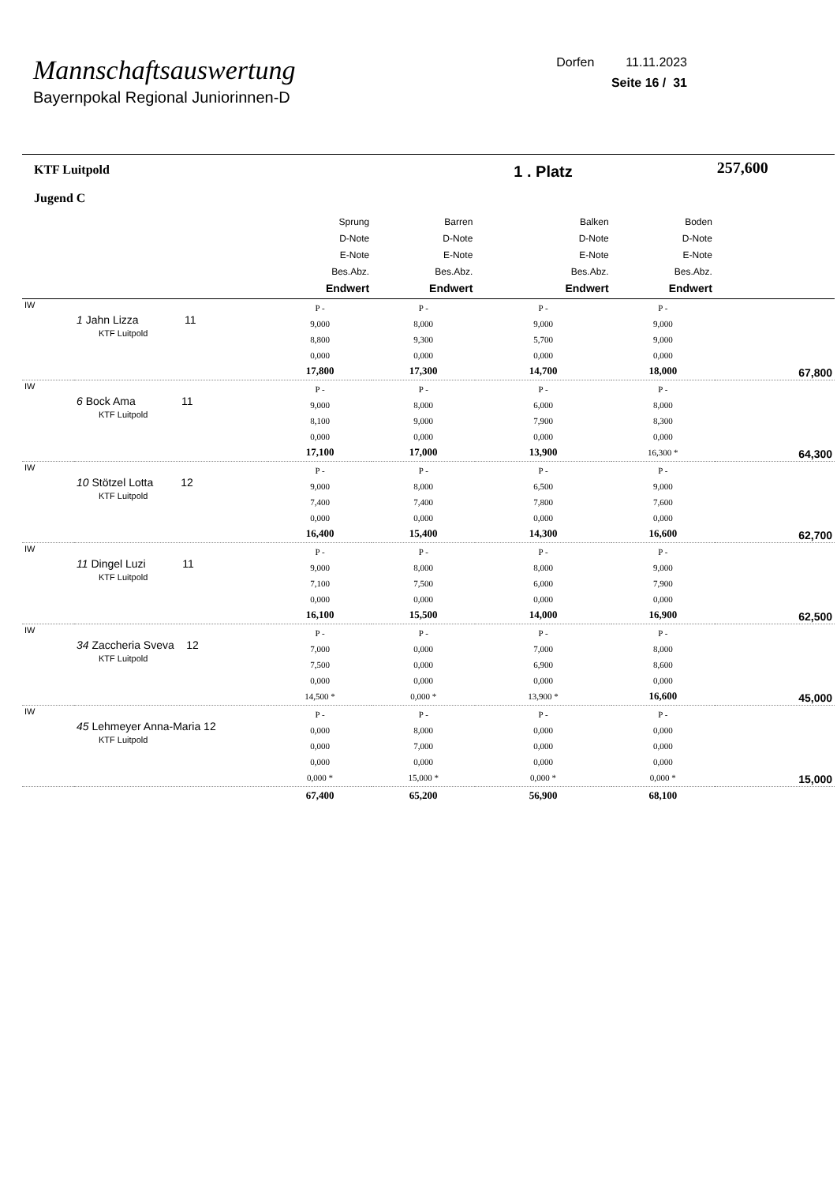Mannschaftsauswertung
Bayernpokal Regional Juniorinnen-D
Dorfen 11.11.2023
Seite 16 / 31
| KTF Luitpold Jugend C | | | | 1 . Platz | | 257,600 |
| | | Sprung D-Note E-Note Bes.Abz. Endwert | Barren D-Note E-Note Bes.Abz. Endwert | Balken D-Note E-Note Bes.Abz. Endwert | Boden D-Note E-Note Bes.Abz. Endwert | |
| IW | 1 Jahn Lizza 11 KTF Luitpold | P - 9,000 8,800 0,000 17,800 | P - 8,000 9,300 0,000 17,300 | P - 9,000 5,700 0,000 14,700 | P - 9,000 9,000 0,000 18,000 | 67,800 |
| IW | 6 Bock Ama 11 KTF Luitpold | P - 9,000 8,100 0,000 17,100 | P - 8,000 9,000 0,000 17,000 | P - 6,000 7,900 0,000 13,900 | P - 8,000 8,300 0,000 16,300 * | 64,300 |
| IW | 10 Stötzel Lotta 12 KTF Luitpold | P - 9,000 7,400 0,000 16,400 | P - 8,000 7,400 0,000 15,400 | P - 6,500 7,800 0,000 14,300 | P - 9,000 7,600 0,000 16,600 | 62,700 |
| IW | 11 Dingel Luzi 11 KTF Luitpold | P - 9,000 7,100 0,000 16,100 | P - 8,000 7,500 0,000 15,500 | P - 8,000 6,000 0,000 14,000 | P - 9,000 7,900 0,000 16,900 | 62,500 |
| IW | 34 Zaccheria Sveva 12 KTF Luitpold | P - 7,000 7,500 0,000 14,500 * | P - 0,000 0,000 0,000 0,000 * | P - 7,000 6,900 0,000 13,900 * | P - 8,000 8,600 0,000 16,600 | 45,000 |
| IW | 45 Lehmeyer Anna-Maria 12 KTF Luitpold | P - 0,000 0,000 0,000 0,000 * | P - 8,000 7,000 0,000 15,000 * | P - 0,000 0,000 0,000 0,000 * | P - 0,000 0,000 0,000 0,000 * | 15,000 |
| | | 67,400 | 65,200 | 56,900 | 68,100 | |